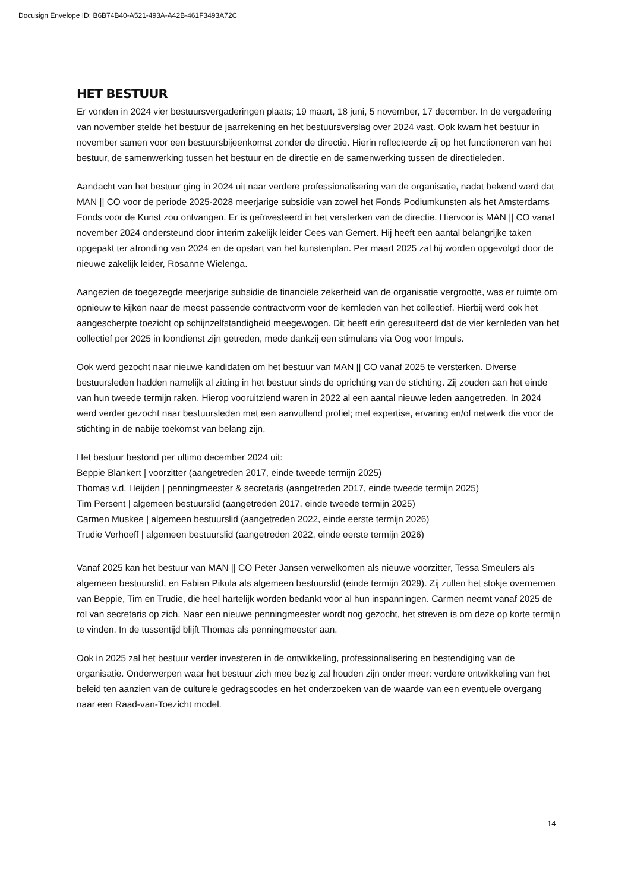Docusign Envelope ID: B6B74B40-A521-493A-A42B-461F3493A72C
HET BESTUUR
Er vonden in 2024 vier bestuursvergaderingen plaats; 19 maart, 18 juni, 5 november, 17 december. In de vergadering van november stelde het bestuur de jaarrekening en het bestuursverslag over 2024 vast. Ook kwam het bestuur in november samen voor een bestuursbijeenkomst zonder de directie. Hierin reflecteerde zij op het functioneren van het bestuur, de samenwerking tussen het bestuur en de directie en de samenwerking tussen de directieleden.
Aandacht van het bestuur ging in 2024 uit naar verdere professionalisering van de organisatie, nadat bekend werd dat MAN || CO voor de periode 2025-2028 meerjarige subsidie van zowel het Fonds Podiumkunsten als het Amsterdams Fonds voor de Kunst zou ontvangen. Er is geïnvesteerd in het versterken van de directie. Hiervoor is MAN || CO vanaf november 2024 ondersteund door interim zakelijk leider Cees van Gemert. Hij heeft een aantal belangrijke taken opgepakt ter afronding van 2024 en de opstart van het kunstenplan. Per maart 2025 zal hij worden opgevolgd door de nieuwe zakelijk leider, Rosanne Wielenga.
Aangezien de toegezegde meerjarige subsidie de financiële zekerheid van de organisatie vergrootte, was er ruimte om opnieuw te kijken naar de meest passende contractvorm voor de kernleden van het collectief. Hierbij werd ook het aangescherpte toezicht op schijnzelfstandigheid meegewogen. Dit heeft erin geresulteerd dat de vier kernleden van het collectief per 2025 in loondienst zijn getreden, mede dankzij een stimulans via Oog voor Impuls.
Ook werd gezocht naar nieuwe kandidaten om het bestuur van MAN || CO vanaf 2025 te versterken. Diverse bestuursleden hadden namelijk al zitting in het bestuur sinds de oprichting van de stichting. Zij zouden aan het einde van hun tweede termijn raken. Hierop vooruitziend waren in 2022 al een aantal nieuwe leden aangetreden. In 2024 werd verder gezocht naar bestuursleden met een aanvullend profiel; met expertise, ervaring en/of netwerk die voor de stichting in de nabije toekomst van belang zijn.
Het bestuur bestond per ultimo december 2024 uit:
Beppie Blankert | voorzitter (aangetreden 2017, einde tweede termijn 2025)
Thomas v.d. Heijden | penningmeester & secretaris (aangetreden 2017, einde tweede termijn 2025)
Tim Persent | algemeen bestuurslid (aangetreden 2017, einde tweede termijn 2025)
Carmen Muskee | algemeen bestuurslid (aangetreden 2022, einde eerste termijn 2026)
Trudie Verhoeff | algemeen bestuurslid (aangetreden 2022, einde eerste termijn 2026)
Vanaf 2025 kan het bestuur van MAN || CO Peter Jansen verwelkomen als nieuwe voorzitter, Tessa Smeulers als algemeen bestuurslid, en Fabian Pikula als algemeen bestuurslid (einde termijn 2029). Zij zullen het stokje overnemen van Beppie, Tim en Trudie, die heel hartelijk worden bedankt voor al hun inspanningen. Carmen neemt vanaf 2025 de rol van secretaris op zich. Naar een nieuwe penningmeester wordt nog gezocht, het streven is om deze op korte termijn te vinden. In de tussentijd blijft Thomas als penningmeester aan.
Ook in 2025 zal het bestuur verder investeren in de ontwikkeling, professionalisering en bestendiging van de organisatie. Onderwerpen waar het bestuur zich mee bezig zal houden zijn onder meer: verdere ontwikkeling van het beleid ten aanzien van de culturele gedragscodes en het onderzoeken van de waarde van een eventuele overgang naar een Raad-van-Toezicht model.
14